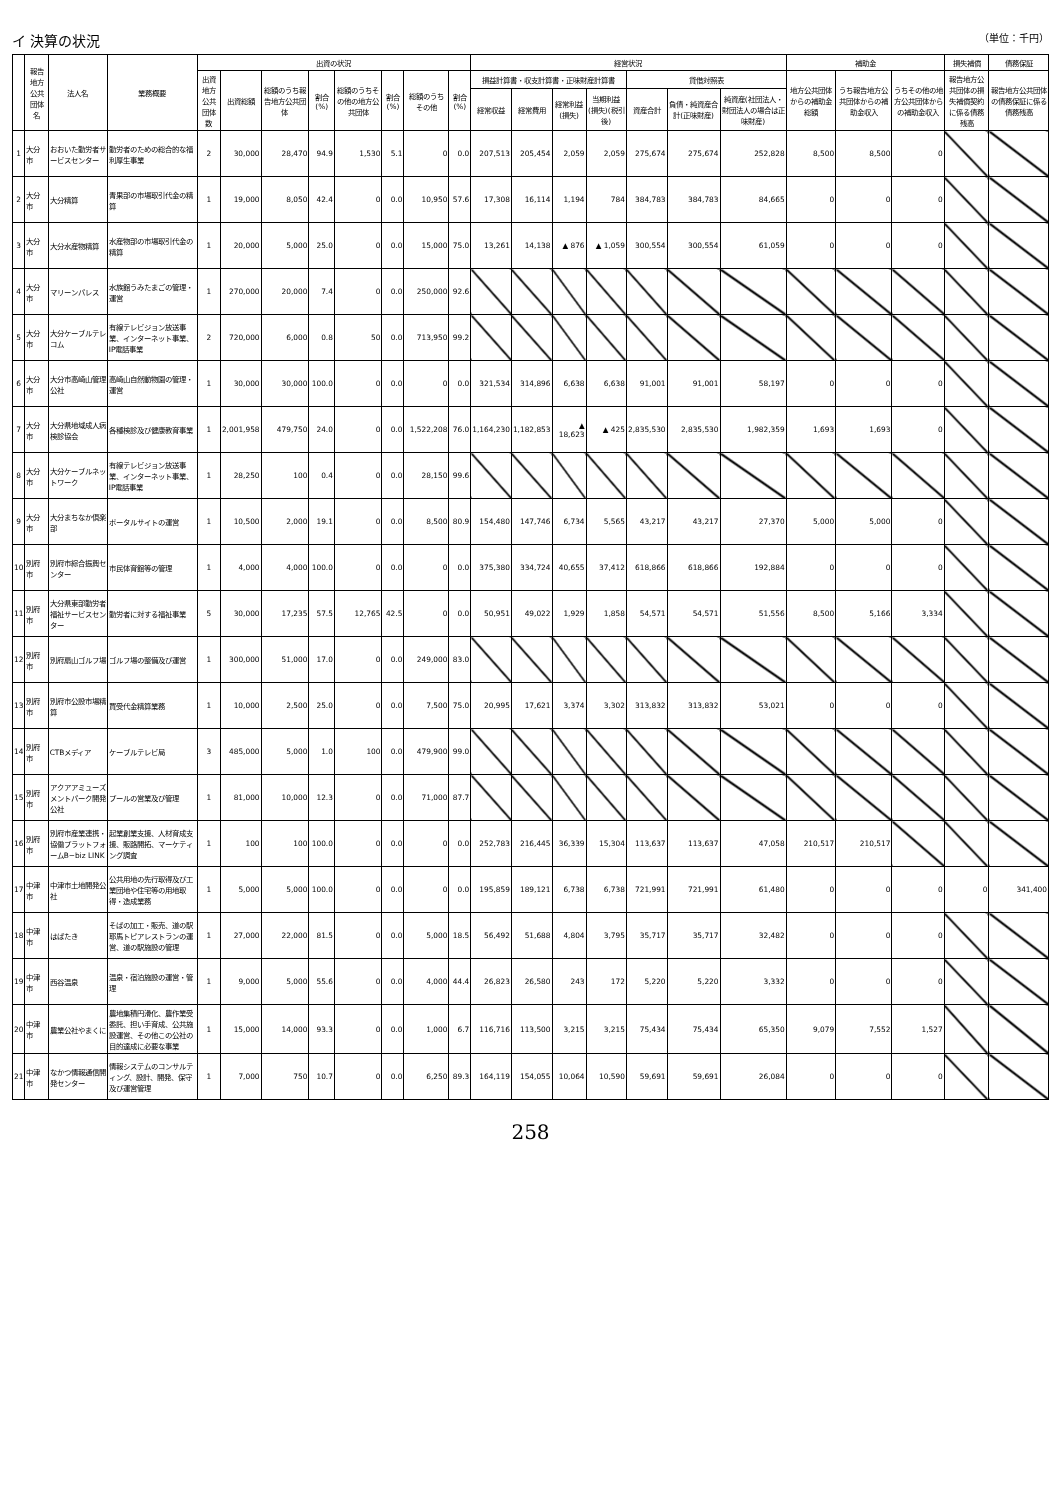イ 決算の状況 （単位：千円）
| | 報告地方公共団体名 | 法人名 | 業務概要 | 出資の状況 | | | | | | | | 経営状況 | | | | | | | 補助金 | | | 損失補償 | 債務保証 |
| --- | --- | --- | --- | --- | --- | --- | --- | --- | --- | --- | --- | --- | --- | --- | --- | --- | --- | --- | --- | --- | --- | --- | --- |
| | | | | 出資地方公共団体数 | 出資総額 | 総額のうち報告地方公共団体 | 割合(%) | 総額のうちその他の地方公共団体 | 割合(%) | 総額のうちその他 | 割合(%) | 損益計算書・収支計算書・正味財産計算書 | | | | 貸借対照表 | | | 地方公共団体からの補助金総額 | うち報告地方公共団体からの補助金収入 | うちその他の地方公共団体からの補助金収入 | 報告地方公共団体の損失補償契約に係る債務残高 | 報告地方公共団体の債務保証に係る債務残高 |
| | | | | | | | | | | | | 経常収益 | 経常費用 | 経常利益(損失) | 当期利益(損失)(税引後) | 資産合計 | 負債・純資産合計(正味財産) | 純資産(社団法人・財団法人の場合は正味財産) | | | | | |
| 1 | 大分市 | おおいた勤労者サービスセンター | 勤労者のための総合的な福利厚生事業 | 2 | 30,000 | 28,470 | 94.9 | 1,530 | 5.1 | 0 | 0.0 | 207,513 | 205,454 | 2,059 | 2,059 | 275,674 | 275,674 | 252,828 | 8,500 | 8,500 | 0 | | |
| 2 | 大分市 | 大分精算 | 青果部の市場取引代金の精算 | 1 | 19,000 | 8,050 | 42.4 | 0 | 0.0 | 10,950 | 57.6 | 17,308 | 16,114 | 1,194 | 784 | 384,783 | 384,783 | 84,665 | 0 | 0 | 0 | | |
| 3 | 大分市 | 大分水産物精算 | 水産物部の市場取引代金の精算 | 1 | 20,000 | 5,000 | 25.0 | 0 | 0.0 | 15,000 | 75.0 | 13,261 | 14,138 | ▲ 876 | ▲ 1,059 | 300,554 | 300,554 | 61,059 | 0 | 0 | 0 | | |
| 4 | 大分市 | マリーンパレス | 水族館うみたまごの管理・運営 | 1 | 270,000 | 20,000 | 7.4 | 0 | 0.0 | 250,000 | 92.6 | | | | | | | | | | | | |
| 5 | 大分市 | 大分ケーブルテレコム | 有線テレビジョン放送事業、インターネット事業、IP電話事業 | 2 | 720,000 | 6,000 | 0.8 | 50 | 0.0 | 713,950 | 99.2 | | | | | | | | | | | | |
| 6 | 大分市 | 大分市高崎山管理公社 | 高崎山自然動物園の管理・運営 | 1 | 30,000 | 30,000 | 100.0 | 0 | 0.0 | 0 | 0.0 | 321,534 | 314,896 | 6,638 | 6,638 | 91,001 | 91,001 | 58,197 | 0 | 0 | 0 | | |
| 7 | 大分市 | 大分県地域成人病検診協会 | 各種検診及び健康教育事業 | 1 | 2,001,958 | 479,750 | 24.0 | 0 | 0.0 | 1,522,208 | 76.0 | 1,164,230 | 1,182,853 | ▲ 18,623 | ▲ 425 | 2,835,530 | 2,835,530 | 1,982,359 | 1,693 | 1,693 | 0 | | |
| 8 | 大分市 | 大分ケーブルネットワーク | 有線テレビジョン放送事業、インターネット事業、IP電話事業 | 1 | 28,250 | 100 | 0.4 | 0 | 0.0 | 28,150 | 99.6 | | | | | | | | | | | | |
| 9 | 大分市 | 大分まちなか倶楽部 | ポータルサイトの運営 | 1 | 10,500 | 2,000 | 19.1 | 0 | 0.0 | 8,500 | 80.9 | 154,480 | 147,746 | 6,734 | 5,565 | 43,217 | 43,217 | 27,370 | 5,000 | 5,000 | 0 | | |
| 10 | 別府市 | 別府市綜合振興センター | 市民体育館等の管理 | 1 | 4,000 | 4,000 | 100.0 | 0 | 0.0 | 0 | 0.0 | 375,380 | 334,724 | 40,655 | 37,412 | 618,866 | 618,866 | 192,884 | 0 | 0 | 0 | | |
| 11 | 別府市 | 大分県東部勤労者福祉サービスセンター | 勤労者に対する福祉事業 | 5 | 30,000 | 17,235 | 57.5 | 12,765 | 42.5 | 0 | 0.0 | 50,951 | 49,022 | 1,929 | 1,858 | 54,571 | 54,571 | 51,556 | 8,500 | 5,166 | 3,334 | | |
| 12 | 別府市 | 別府扇山ゴルフ場 | ゴルフ場の整備及び運営 | 1 | 300,000 | 51,000 | 17.0 | 0 | 0.0 | 249,000 | 83.0 | | | | | | | | | | | | |
| 13 | 別府市 | 別府市公設市場精算 | 買受代金精算業務 | 1 | 10,000 | 2,500 | 25.0 | 0 | 0.0 | 7,500 | 75.0 | 20,995 | 17,621 | 3,374 | 3,302 | 313,832 | 313,832 | 53,021 | 0 | 0 | 0 | | |
| 14 | 別府市 | CTBメディア | ケーブルテレビ局 | 3 | 485,000 | 5,000 | 1.0 | 100 | 0.0 | 479,900 | 99.0 | | | | | | | | | | | | |
| 15 | 別府市 | アクアアミューズメントパーク開発公社 | プールの営業及び管理 | 1 | 81,000 | 10,000 | 12.3 | 0 | 0.0 | 71,000 | 87.7 | | | | | | | | | | | | |
| 16 | 別府市 | 別府市産業連携・協働プラットフォームB−biz LINK | 起業創業支援、人材育成支援、販路開拓、マーケティング調査 | 1 | 100 | 100 | 100.0 | 0 | 0.0 | 0 | 0.0 | 252,783 | 216,445 | 36,339 | 15,304 | 113,637 | 113,637 | 47,058 | 210,517 | 210,517 | | | |
| 17 | 中津市 | 中津市土地開発公社 | 公共用地の先行取得及び工業団地や住宅等の用地取得・造成業務 | 1 | 5,000 | 5,000 | 100.0 | 0 | 0.0 | 0 | 0.0 | 195,859 | 189,121 | 6,738 | 6,738 | 721,991 | 721,991 | 61,480 | 0 | 0 | 0 | 0 | 341,400 |
| 18 | 中津市 | はばたき | そばの加工・販売、道の駅耶馬トピアレストランの運営、道の駅施設の管理 | 1 | 27,000 | 22,000 | 81.5 | 0 | 0.0 | 5,000 | 18.5 | 56,492 | 51,688 | 4,804 | 3,795 | 35,717 | 35,717 | 32,482 | 0 | 0 | 0 | | |
| 19 | 中津市 | 西谷温泉 | 温泉・宿泊施設の運営・管理 | 1 | 9,000 | 5,000 | 55.6 | 0 | 0.0 | 4,000 | 44.4 | 26,823 | 26,580 | 243 | 172 | 5,220 | 5,220 | 3,332 | 0 | 0 | 0 | | |
| 20 | 中津市 | 農業公社やまくに | 農地集積円滑化、農作業受委託、担い手育成、公共施設運営、その他この公社の目的達成に必要な事業 | 1 | 15,000 | 14,000 | 93.3 | 0 | 0.0 | 1,000 | 6.7 | 116,716 | 113,500 | 3,215 | 3,215 | 75,434 | 75,434 | 65,350 | 9,079 | 7,552 | 1,527 | | |
| 21 | 中津市 | なかつ情報通信開発センター | 情報システムのコンサルティング、設計、開発、保守及び運営管理 | 1 | 7,000 | 750 | 10.7 | 0 | 0.0 | 6,250 | 89.3 | 164,119 | 154,055 | 10,064 | 10,590 | 59,691 | 59,691 | 26,084 | 0 | 0 | 0 | | |
258